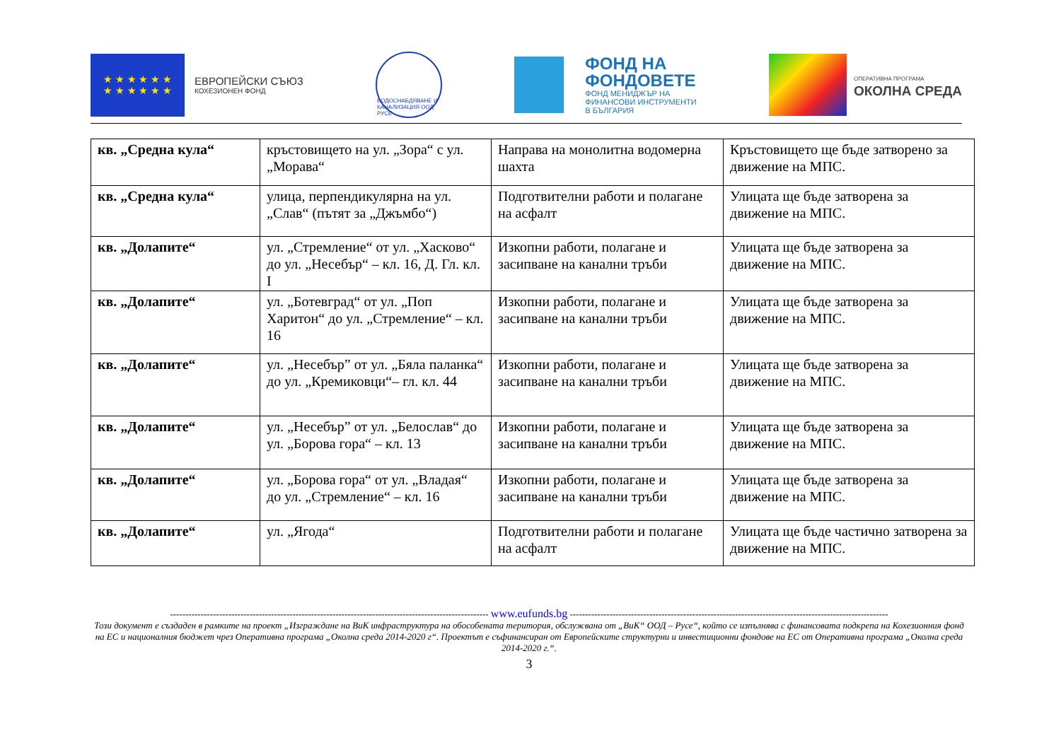★ ★ ★ ★ ★ ★
★ ★ ★ ★ ★ ★
ЕВРОПЕЙСКИ СЪЮЗ
КОХЕЗИОНЕН ФОНД
ВОДОСНАБДЯВАНЕ И КАНАЛИЗАЦИЯ ООД РУСЕ
ФОНД НА
ФОНДОВЕТЕ
ФОНД МЕНИДЖЪР НА
ФИНАНСОВИ ИНСТРУМЕНТИ
В БЪЛГАРИЯ
ОПЕРАТИВНА ПРОГРАМА
ОКОЛНА СРЕДА
| кв. „Средна кула“ | кръстовището на ул. „Зора“ с ул. „Морава“ | Направа на монолитна водомерна шахта | Кръстовището ще бъде затворено за движение на МПС. |
| кв. „Средна кула“ | улица, перпендикулярна на ул. „Слав“ (пътят за „Джъмбо“) | Подготвителни работи и полагане на асфалт | Улицата ще бъде затворена за движение на МПС. |
| кв. „Долапите“ | ул. „Стремление“ от ул. „Хасково“ до ул. „Несебър“ – кл. 16, Д. Гл. кл. I | Изкопни работи, полагане и засипване на канални тръби | Улицата ще бъде затворена за движение на МПС. |
| кв. „Долапите“ | ул. „Ботевград“ от ул. „Поп Харитон“ до ул. „Стремление“ – кл. 16 | Изкопни работи, полагане и засипване на канални тръби | Улицата ще бъде затворена за движение на МПС. |
| кв. „Долапите“ | ул. „Несебър” от ул. „Бяла паланка“ до ул. „Кремиковци“– гл. кл. 44 | Изкопни работи, полагане и засипване на канални тръби | Улицата ще бъде затворена за движение на МПС. |
| кв. „Долапите“ | ул. „Несебър” от ул. „Белослав“ до ул. „Борова гора“ – кл. 13 | Изкопни работи, полагане и засипване на канални тръби | Улицата ще бъде затворена за движение на МПС. |
| кв. „Долапите“ | ул. „Борова гора“ от ул. „Владая“ до ул. „Стремление“ – кл. 16 | Изкопни работи, полагане и засипване на канални тръби | Улицата ще бъде затворена за движение на МПС. |
| кв. „Долапите“ | ул. „Ягода“ | Подготвителни работи и полагане на асфалт | Улицата ще бъде частично затворена за движение на МПС. |
-------------------------------------------------------------------------------------------------------- www.eufunds.bg --------------------------------------------------------------------------------------------------------
Този документ е създаден в рамките на проект „Изграждане на ВиК инфраструктура на обособената територия, обслужвана от „ВиК“ ООД – Русе“, който се изпълнява с финансовата подкрепа на Кохезионния фонд на ЕС и националния бюджет чрез Оперативна програма „Околна среда 2014-2020 г“. Проектът е съфинансиран от Европейските структурни и инвестиционни фондове на ЕС от Оперативна програма „Околна среда 2014-2020 г.“.
3